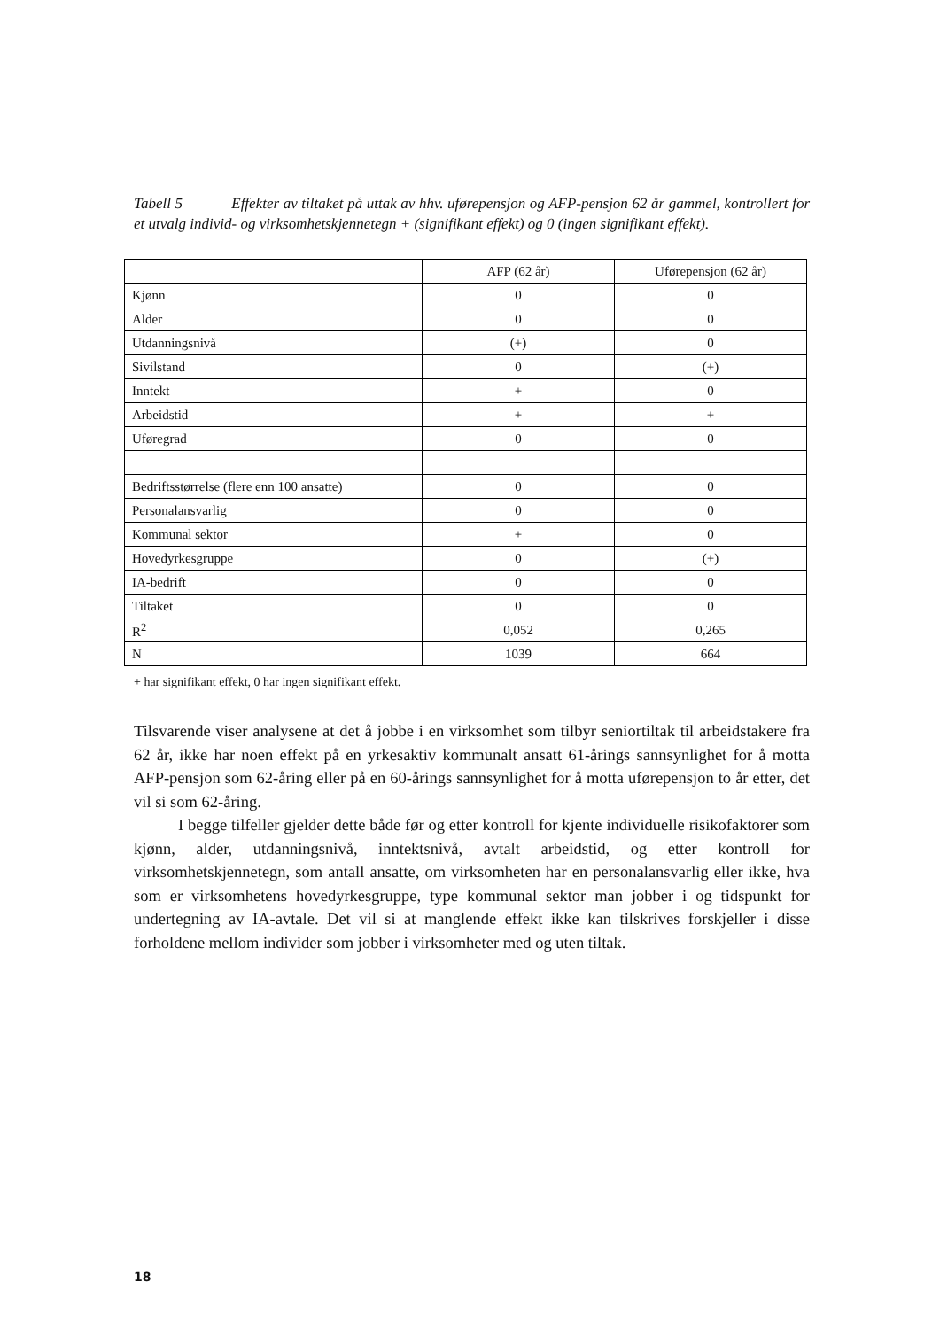Tabell 5 Effekter av tiltaket på uttak av hhv. uførepensjon og AFP-pensjon 62 år gammel, kontrollert for et utvalg individ- og virksomhetskjennetegn + (signifikant effekt) og 0 (ingen signifikant effekt).
| | AFP (62 år) | Uførepensjon (62 år) |
| --- | --- | --- |
| Kjønn | 0 | 0 |
| Alder | 0 | 0 |
| Utdanningsnivå | (+) | 0 |
| Sivilstand | 0 | (+) |
| Inntekt | + | 0 |
| Arbeidstid | + | + |
| Uføregrad | 0 | 0 |
| Bedriftsstørrelse (flere enn 100 ansatte) | 0 | 0 |
| Personalansvarlig | 0 | 0 |
| Kommunal sektor | + | 0 |
| Hovedyrkesgruppe | 0 | (+) |
| IA-bedrift | 0 | 0 |
| Tiltaket | 0 | 0 |
| R<sup>2</sup> | 0,052 | 0,265 |
| N | 1039 | 664 |
+ har signifikant effekt, 0 har ingen signifikant effekt.
Tilsvarende viser analysene at det å jobbe i en virksomhet som tilbyr seniortiltak til arbeidstakere fra 62 år, ikke har noen effekt på en yrkesaktiv kommunalt ansatt 61-årings sannsynlighet for å motta AFP-pensjon som 62-åring eller på en 60-årings sannsynlighet for å motta uførepensjon to år etter, det vil si som 62-åring.
I begge tilfeller gjelder dette både før og etter kontroll for kjente individuelle risikofaktorer som kjønn, alder, utdanningsnivå, inntektsnivå, avtalt arbeidstid, og etter kontroll for virksomhetskjennetegn, som antall ansatte, om virksomheten har en personalansvarlig eller ikke, hva som er virksomhetens hovedyrkesgruppe, type kommunal sektor man jobber i og tidspunkt for undertegning av IA-avtale. Det vil si at manglende effekt ikke kan tilskrives forskjeller i disse forholdene mellom individer som jobber i virksomheter med og uten tiltak.
18